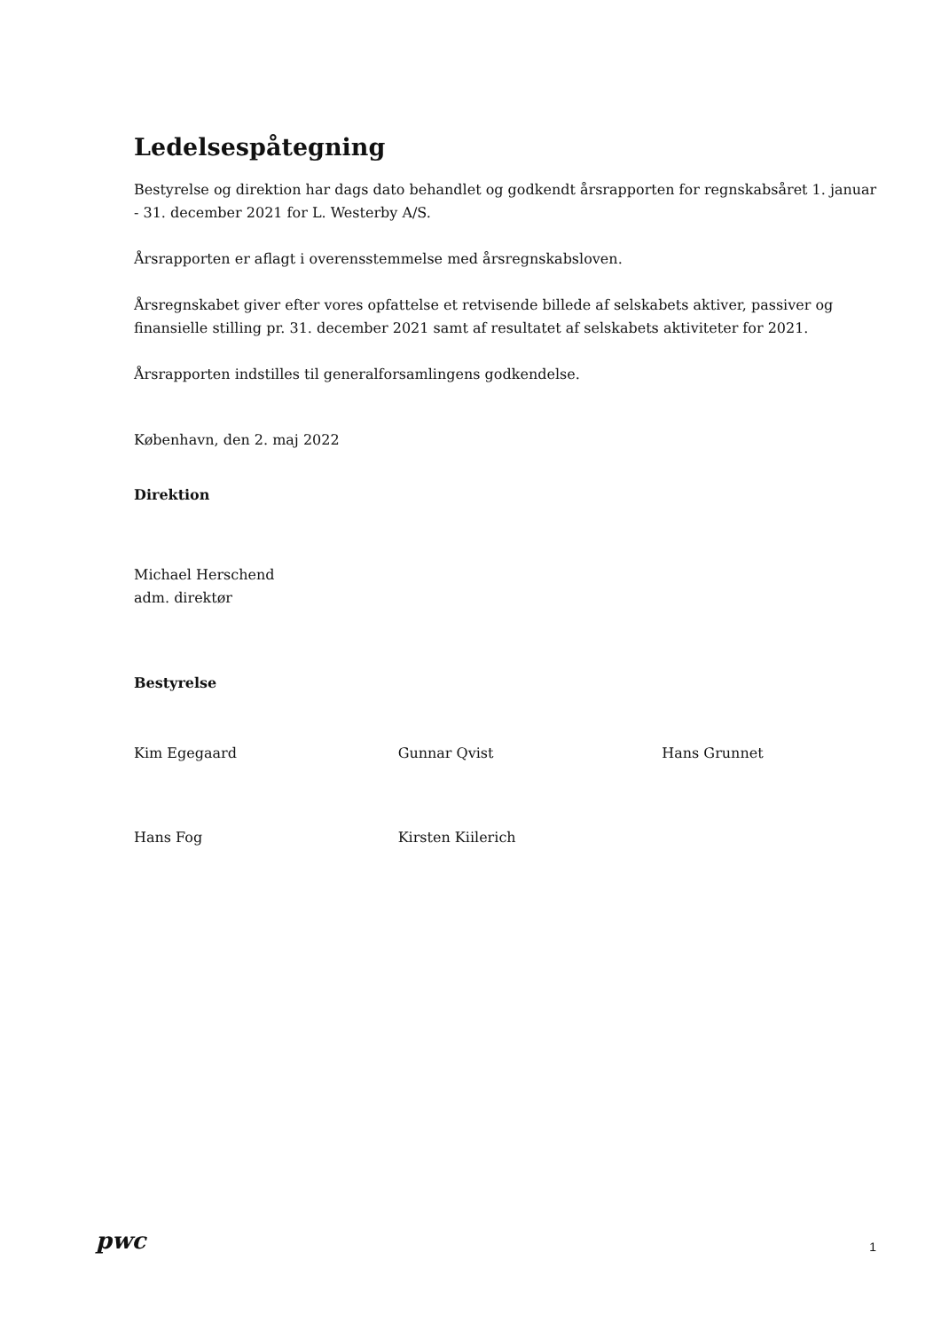Ledelsespåtegning
Bestyrelse og direktion har dags dato behandlet og godkendt årsrapporten for regnskabsåret 1. januar - 31. december 2021 for L. Westerby A/S.
Årsrapporten er aflagt i overensstemmelse med årsregnskabsloven.
Årsregnskabet giver efter vores opfattelse et retvisende billede af selskabets aktiver, passiver og finansielle stilling pr. 31. december 2021 samt af resultatet af selskabets aktiviteter for 2021.
Årsrapporten indstilles til generalforsamlingens godkendelse.
København, den 2. maj 2022
Direktion
Michael Herschend
adm. direktør
Bestyrelse
Kim Egegaard Gunnar Qvist Hans Grunnet
Hans Fog Kirsten Kiilerich
pwc
1